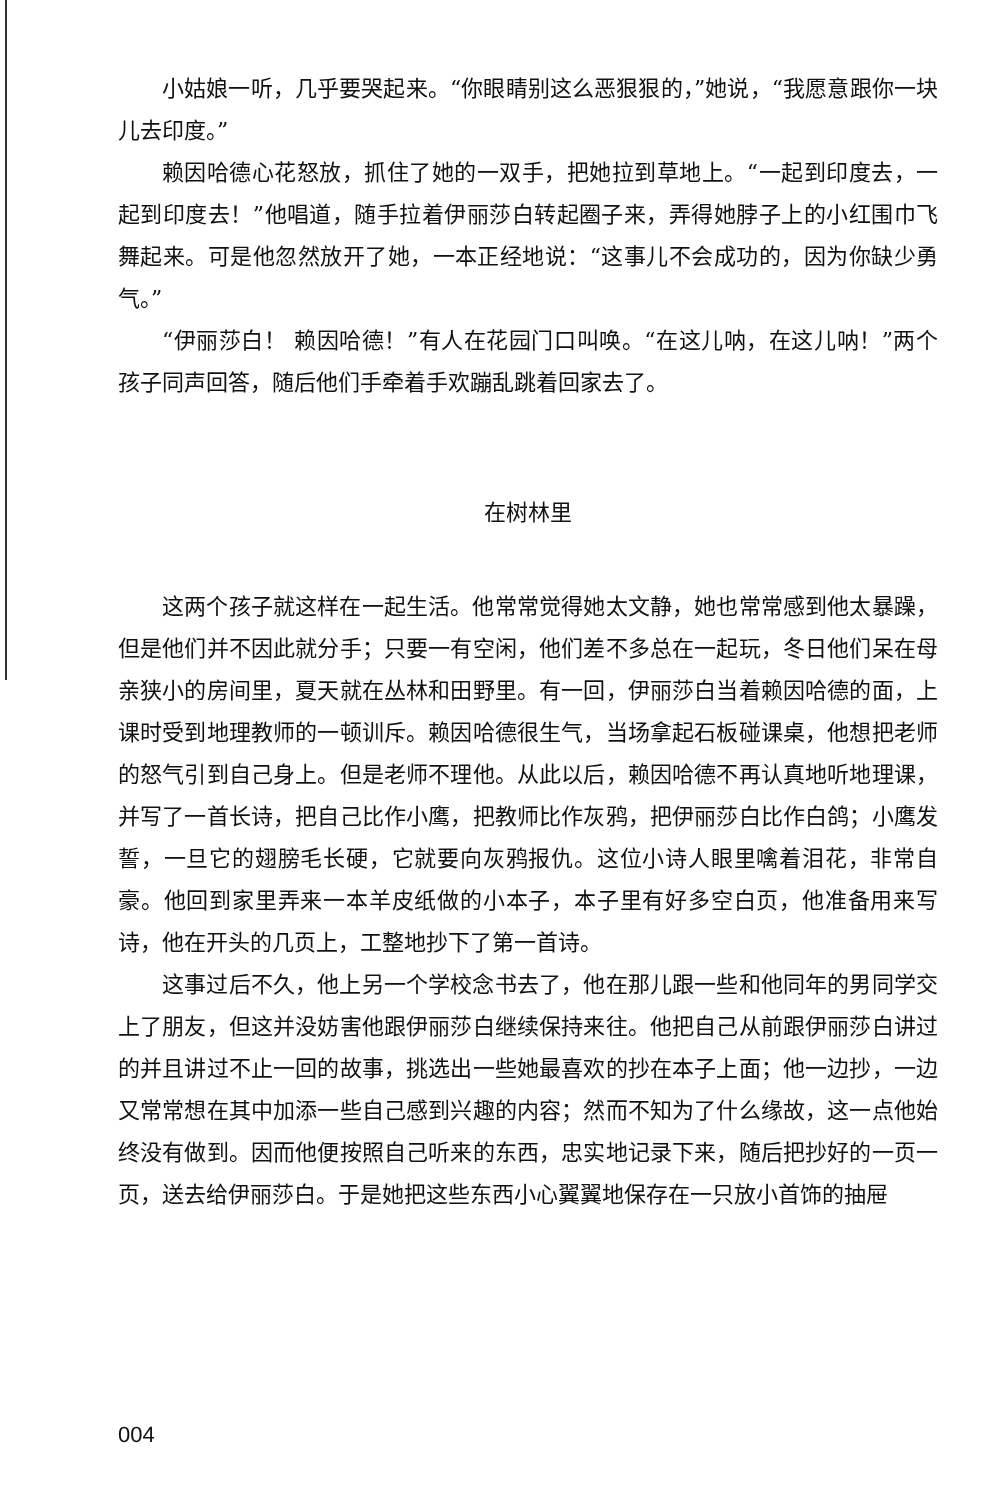小姑娘一听，几乎要哭起来。“你眼睛别这么恶狠狠的，”她说，“我愿意跟你一块儿去印度。”
赖因哈德心花怒放，抓住了她的一双手，把她拉到草地上。“一起到印度去，一起到印度去！”他唱道，随手拉着伊丽莎白转起圈子来，弄得她脖子上的小红围巾飞舞起来。可是他忽然放开了她，一本正经地说：“这事儿不会成功的，因为你缺少勇气。”
“伊丽莎白！ 赖因哈德！”有人在花园门口叫唤。“在这儿呐，在这儿呐！”两个孩子同声回答，随后他们手牵着手欢蹦乱跳着回家去了。
在树林里
这两个孩子就这样在一起生活。他常常觉得她太文静，她也常常感到他太暴躁，但是他们并不因此就分手；只要一有空闲，他们差不多总在一起玩，冬日他们呆在母亲狭小的房间里，夏天就在丛林和田野里。有一回，伊丽莎白当着赖因哈德的面，上课时受到地理教师的一顿训斥。赖因哈德很生气，当场拿起石板碰课桌，他想把老师的怒气引到自己身上。但是老师不理他。从此以后，赖因哈德不再认真地听地理课，并写了一首长诗，把自己比作小鹰，把教师比作灰鸦，把伊丽莎白比作白鸽；小鹰发誓，一旦它的翅膀毛长硬，它就要向灰鸦报仇。这位小诗人眼里噙着泪花，非常自豪。他回到家里弄来一本羊皮纸做的小本子，本子里有好多空白页，他准备用来写诗，他在开头的几页上，工整地抄下了第一首诗。
这事过后不久，他上另一个学校念书去了，他在那儿跟一些和他同年的男同学交上了朋友，但这并没妨害他跟伊丽莎白继续保持来往。他把自己从前跟伊丽莎白讲过的并且讲过不止一回的故事，挑选出一些她最喜欢的抄在本子上面；他一边抄，一边又常常想在其中加添一些自己感到兴趣的内容；然而不知为了什么缘故，这一点他始终没有做到。因而他便按照自己听来的东西，忠实地记录下来，随后把抄好的一页一页，送去给伊丽莎白。于是她把这些东西小心翼翼地保存在一只放小首饰的抽屉
004